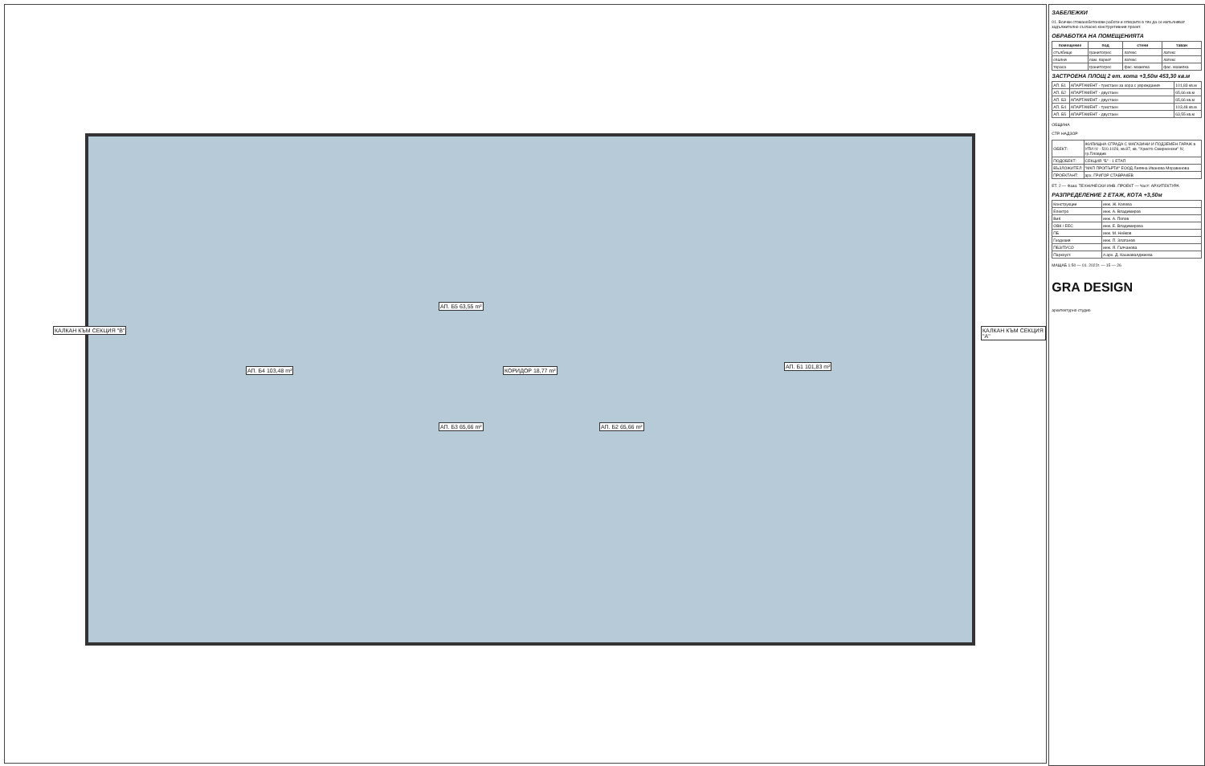АП. Б4 103,48 m² КОРИДОР 18,77 m²
АП. Б1 101,83 m²
АП. Б5 63,55 m²
АП. Б3 65,66 m² АП. Б2 65,66 m²
КАЛКАН КЪМ СЕКЦИЯ "В" КАЛКАН КЪМ СЕКЦИЯ "А"
ЗАБЕЛЕЖКИ
01. Всички стоманобетонови работи и отворите в тях да се изпълняват задължително съгласно конструктивния проект.
ОБРАБОТКА НА ПОМЕЩЕНИЯТА
| помещение | под | стени | таван |
| --- | --- | --- | --- |
| стълбище | гранитогрес | латекс | латекс |
| спалня | лам. паркет | латекс | латекс |
| тераса | гранитогрес | фас. мазилка | фас. мазилка |
ЗАСТРОЕНА ПЛОЩ 2 ет. кота +3,50м 453,30 кв.м
| АП. Б1 | АПАРТАМЕНТ - тристаен за хора с увреждания | 101,83 кв.м |
| АП. Б2 | АПАРТАМЕНТ - двустаен | 65,66 кв.м |
| АП. Б3 | АПАРТАМЕНТ - двустаен | 65,66 кв.м |
| АП. Б4 | АПАРТАМЕНТ - тристаен | 103,48 кв.м |
| АП. Б5 | АПАРТАМЕНТ - двустаен | 63,55 кв.м |
ОБЩИНА
СТР. НАДЗОР
| ОБЕКТ: | ЖИЛИЩНА СГРАДА С МАГАЗИНИ И ПОДЗЕМЕН ГАРАЖ в УПИ IV - 510.1026, кв.87, кв. "Христо Смирненски" IV, гр.Пловдив |
| ПОДОБЕКТ: | СЕКЦИЯ "Б" - 1 ЕТАП |
| ВЪЗЛОЖИТЕЛ: | "МКП ПРОПЪРТИ" ЕООД Лиляна Иванова Моравенова |
| ПРОЕКТАНТ: | арх. ГРИГОР СТАВРАКЕВ |
ЕТ. 2 — Фаза: ТЕХНИЧЕСКИ ИНВ. ПРОЕКТ — Част: АРХИТЕКТУРА
РАЗПРЕДЕЛЕНИЕ 2 ЕТАЖ, КОТА +3,50м
| Конструкции | инж. Ж. Колева |
| Електро | инж. А. Владимиров |
| ВиК | инж. А. Попов |
| ОВК / ЕЕС | инж. Е. Владимирова |
| ПБ | инж. М. Нейков |
| Геодезия | инж. П. Златанов |
| ПБЗ/ПУСО | инж. Я. Галчанова |
| Паркоуст. | л.арх. Д. Кашкавалджиева |
МАЩАБ 1:50 — 01. 2022г. — 15 — 26
GRA DESIGN
архитектурно студио